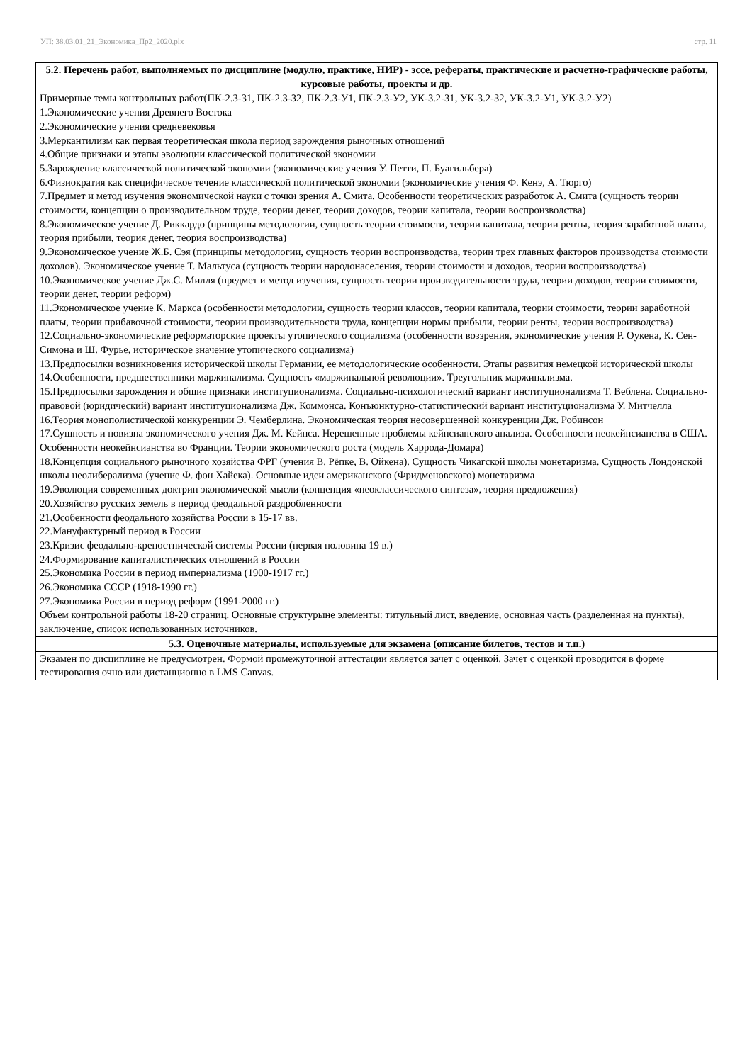УП: 38.03.01_21_Экономика_Пр2_2020.plx стр. 11
| 5.2. Перечень работ, выполняемых по дисциплине (модулю, практике, НИР) - эссе, рефераты, практические и расчетно-графические работы, курсовые работы, проекты и др. |
| --- |
| Примерные темы контрольных работ(ПК-2.3-З1, ПК-2.3-З2, ПК-2.3-У1, ПК-2.3-У2, УК-3.2-З1, УК-3.2-З2, УК-3.2-У1, УК-3.2-У2) 1.Экономические учения Древнего Востока 2.Экономические учения средневековья 3.Меркантилизм как первая теоретическая школа период зарождения рыночных отношений 4.Общие признаки и этапы эволюции классической политической экономии 5.Зарождение классической политической экономии (экономические учения У. Петти, П. Буагильбера) 6.Физиократия как специфическое течение классической политической экономии (экономические учения Ф. Кенэ, А. Тюрго) 7.Предмет и метод изучения экономической науки с точки зрения А. Смита. Особенности теоретических разработок А. Смита (сущность теории стоимости, концепции о производительном труде, теории денег, теории доходов, теории капитала, теории воспроизводства) 8.Экономическое учение Д. Риккардо (принципы методологии, сущность теории стоимости, теории капитала, теории ренты, теория заработной платы, теория прибыли, теория денег, теория воспроизводства) 9.Экономическое учение Ж.Б. Сэя (принципы методологии, сущность теории воспроизводства, теории трех главных факторов производства стоимости доходов). Экономическое учение Т. Мальтуса (сущность теории народонаселения, теории стоимости и доходов, теории воспроизводства) 10.Экономическое учение Дж.С. Милля (предмет и метод изучения, сущность теории производительности труда, теории доходов, теории стоимости, теории денег, теории реформ) 11.Экономическое учение К. Маркса (особенности методологии, сущность теории классов, теории капитала, теории стоимости, теории заработной платы, теории прибавочной стоимости, теории производительности труда, концепции нормы прибыли, теории ренты, теории воспроизводства) 12.Социально-экономические реформаторские проекты утопического социализма (особенности воззрения, экономические учения Р. Оукена, К. Сен-Симона и Ш. Фурье, историческое значение утопического социализма) 13.Предпосылки возникновения исторической школы Германии, ее методологические особенности. Этапы развития немецкой исторической школы 14.Особенности, предшественники маржинализма. Сущность «маржинальной революции». Треугольник маржинализма. 15.Предпосылки зарождения и общие признаки институционализма. Социально-психологический вариант институционализма Т. Веблена. Социально-правовой (юридический) вариант институционализма Дж. Коммонса. Конъюнктурно-статистический вариант институционализма У. Митчелла 16.Теория монополистической конкуренции Э. Чемберлина. Экономическая теория несовершенной конкуренции Дж. Робинсон 17.Сущность и новизна экономического учения Дж. М. Кейнса. Нерешенные проблемы кейнсианского анализа. Особенности неокейнсианства в США. Особенности неокейнсианства во Франции. Теории экономического роста (модель Харрода-Домара) 18.Концепция социального рыночного хозяйства ФРГ (учения В. Рёпке, В. Ойкена). Сущность Чикагской школы монетаризма. Сущность Лондонской школы неолиберализма (учение Ф. фон Хайека). Основные идеи американского (Фридменовского) монетаризма 19.Эволюция современных доктрин экономической мысли (концепция «неоклассического синтеза», теория предложения) 20.Хозяйство русских земель в период феодальной раздробленности 21.Особенности феодального хозяйства России в 15-17 вв. 22.Мануфактурный период в России 23.Кризис феодально-крепостнической системы России (первая половина 19 в.) 24.Формирование капиталистических отношений в России 25.Экономика России в период империализма (1900-1917 гг.) 26.Экономика СССР (1918-1990 гг.) 27.Экономика России в период реформ (1991-2000 гг.) Объем контрольной работы 18-20 страниц. Основные структурыне элементы: титульный лист, введение, основная часть (разделенная на пункты), заключение, список использованных источников. |
| 5.3. Оценочные материалы, используемые для экзамена (описание билетов, тестов и т.п.) |
| Экзамен по дисциплине не предусмотрен. Формой промежуточной аттестации является зачет с оценкой. Зачет с оценкой проводится в форме тестирования очно или дистанционно в LMS Canvas. |